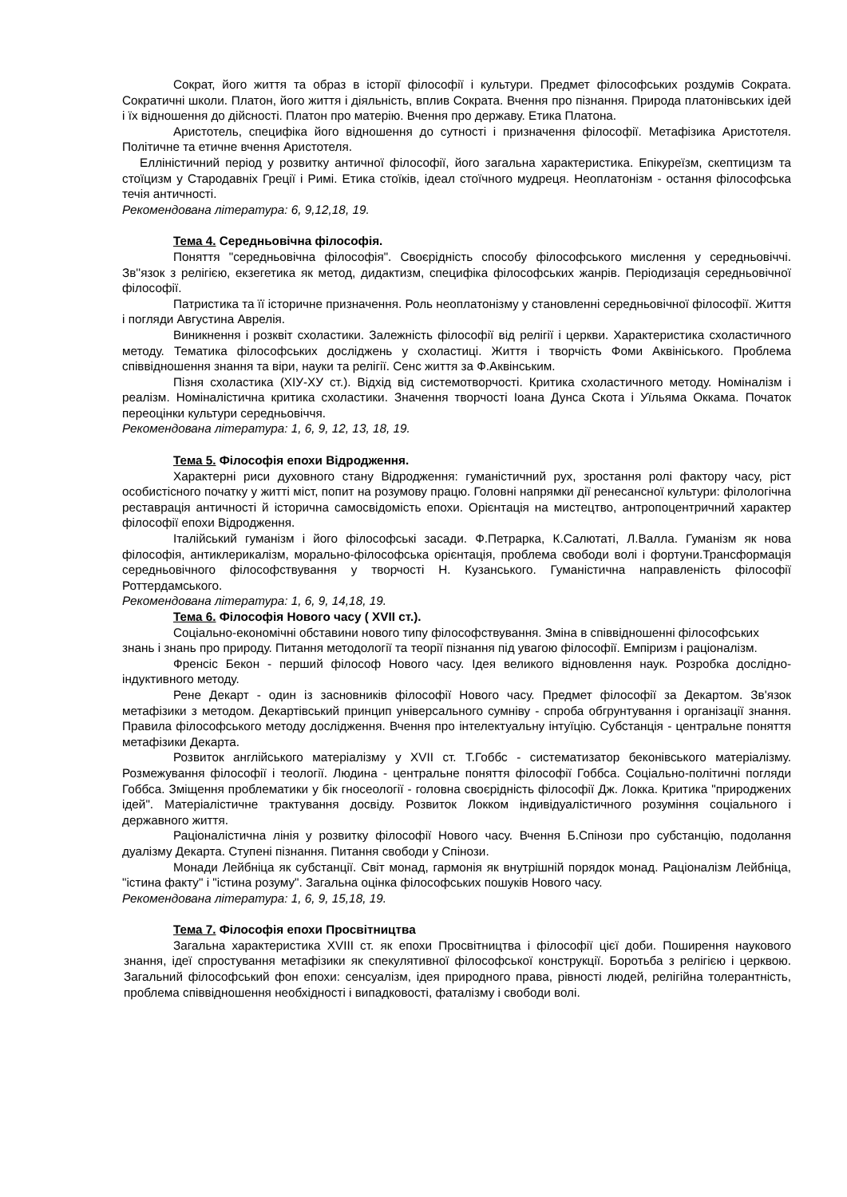Сократ, його життя та образ в історії філософії і культури. Предмет філософських роздумів Сократа. Сократичні школи. Платон, його життя і діяльність, вплив Сократа. Вчення про пізнання. Природа платонівських ідей і їх відношення до дійсності. Платон про матерію. Вчення про державу. Етика Платона.
Аристотель, специфіка його відношення до сутності і призначення філософії. Метафізика Аристотеля. Політичне та етичне вчення Аристотеля.
Елліністичний період у розвитку античної філософії, його загальна характеристика. Епікуреїзм, скептицизм та стоїцизм у Стародавніх Греції і Римі. Етика стоїків, ідеал стоїчного мудреця. Неоплатонізм - остання філософська течія античності.
Рекомендована література: 6, 9,12,18, 19.
Тема 4. Середньовічна філософія.
Поняття "середньовічна філософія". Своєрідність способу філософського мислення у середньовіччі. Зв''язок з релігією, екзегетика як метод, дидактизм, специфіка філософських жанрів. Періодизація середньовічної філософії.
Патристика та її історичне призначення. Роль неоплатонізму у становленні середньовічної філософії. Життя і погляди Августина Аврелія.
Виникнення і розквіт схоластики. Залежність філософії від релігії і церкви. Характеристика схоластичного методу. Тематика філософських досліджень у схоластиці. Життя і творчість Фоми Аквініського. Проблема співвідношення знання та віри, науки та релігії. Сенс життя за Ф.Аквінським.
Пізня схоластика (ХІУ-ХУ ст.). Відхід від системотворчості. Критика схоластичного методу. Номіналізм і реалізм. Номіналістична критика схоластики. Значення творчості Іоана Дунса Скота і Уїльяма Оккама. Початок переоцінки культури середньовіччя.
Рекомендована література: 1, 6, 9, 12, 13, 18, 19.
Тема 5. Філософія епохи Відродження.
Характерні риси духовного стану Відродження: гуманістичний рух, зростання ролі фактору часу, ріст особистісного початку у житті міст, попит на розумову працю. Головні напрямки дії ренесансної культури: філологічна реставрація античності й історична самосвідомість епохи. Орієнтація на мистецтво, антропоцентричний характер філософії епохи Відродження.
Італійський гуманізм і його філософські засади. Ф.Петрарка, К.Салютаті, Л.Валла. Гуманізм як нова філософія, антиклерикалізм, морально-філософська орієнтація, проблема свободи волі і фортуни.Трансформація середньовічного філософствування у творчості Н. Кузанського. Гуманістична направленість філософії Роттердамського.
Рекомендована література: 1, 6, 9, 14,18, 19.
Тема 6. Філософія Нового часу ( XVII ст.).
Соціально-економічні обставини нового типу філософствування. Зміна в співвідношенні філософських знань і знань про природу. Питання методології та теорії пізнання під увагою філософії. Емпіризм і раціоналізм.
Френсіс Бекон - перший філософ Нового часу. Ідея великого відновлення наук. Розробка дослідно-індуктивного методу.
Рене Декарт - один із засновників філософії Нового часу. Предмет філософії за Декартом. Зв'язок метафізики з методом. Декартівський принцип універсального сумніву - спроба обгрунтування і організації знання. Правила філософського методу дослідження. Вчення про інтелектуальну інтуїцію. Субстанція - центральне поняття метафізики Декарта.
Розвиток англійського матеріалізму у XVII ст. Т.Гоббс - систематизатор беконівського матеріалізму. Розмежування філософії і теології. Людина - центральне поняття філософії Гоббса. Соціально-політичні погляди Гоббса. Зміщення проблематики у бік гносеології - головна своєрідність філософії Дж. Локка. Критика "природжених ідей". Матеріалістичне трактування досвіду. Розвиток Локком індивідуалістичного розуміння соціального і державного життя.
Раціоналістична лінія у розвитку філософії Нового часу. Вчення Б.Спінози про субстанцію, подолання дуалізму Декарта. Ступені пізнання. Питання свободи у Спінози.
Монади Лейбніца як субстанції. Світ монад, гармонія як внутрішній порядок монад. Раціоналізм Лейбніца, "істина факту" і "істина розуму". Загальна оцінка філософських пошуків Нового часу.
Рекомендована література: 1, 6, 9, 15,18, 19.
Тема 7. Філософія епохи Просвітництва
Загальна характеристика XVIII ст. як епохи Просвітництва і філософії цієї доби. Поширення наукового знання, ідеї спростування метафізики як спекулятивної філософської конструкції. Боротьба з релігією і церквою. Загальний філософський фон епохи: сенсуалізм, ідея природного права, рівності людей, релігійна толерантність, проблема співвідношення необхідності і випадковості, фаталізму і свободи волі.